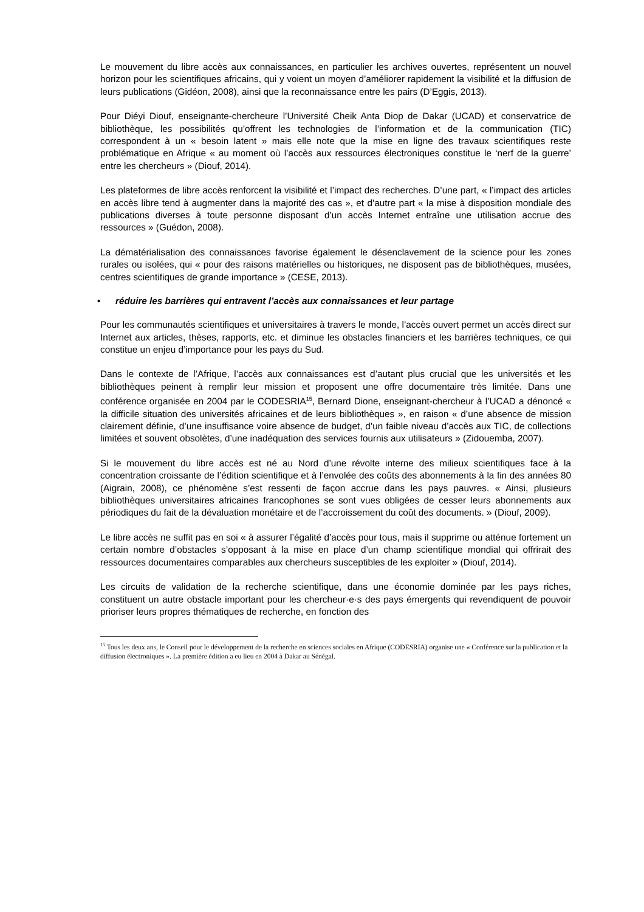Le mouvement du libre accès aux connaissances, en particulier les archives ouvertes, représentent un nouvel horizon pour les scientifiques africains, qui y voient un moyen d’améliorer rapidement la visibilité et la diffusion de leurs publications (Gidéon, 2008), ainsi que la reconnaissance entre les pairs (D’Eggis, 2013).
Pour Diéyi Diouf, enseignante-chercheure l’Université Cheik Anta Diop de Dakar (UCAD) et conservatrice de bibliothèque, les possibilités qu’offrent les technologies de l’information et de la communication (TIC) correspondent à un « besoin latent » mais elle note que la mise en ligne des travaux scientifiques reste problématique en Afrique « au moment où l’accès aux ressources électroniques constitue le ‘nerf de la guerre’ entre les chercheurs » (Diouf, 2014).
Les plateformes de libre accès renforcent la visibilité et l’impact des recherches. D’une part, « l’impact des articles en accès libre tend à augmenter dans la majorité des cas », et d’autre part « la mise à disposition mondiale des publications diverses à toute personne disposant d’un accès Internet entraîne une utilisation accrue des ressources » (Guédon, 2008).
La dématérialisation des connaissances favorise également le désenclavement de la science pour les zones rurales ou isolées, qui « pour des raisons matérielles ou historiques, ne disposent pas de bibliothèques, musées, centres scientifiques de grande importance » (CESE, 2013).
• réduire les barrières qui entravent l’accès aux connaissances et leur partage
Pour les communautés scientifiques et universitaires à travers le monde, l’accès ouvert permet un accès direct sur Internet aux articles, thèses, rapports, etc. et diminue les obstacles financiers et les barrières techniques, ce qui constitue un enjeu d’importance pour les pays du Sud.
Dans le contexte de l’Afrique, l’accès aux connaissances est d’autant plus crucial que les universités et les bibliothèques peinent à remplir leur mission et proposent une offre documentaire très limitée. Dans une conférence organisée en 2004 par le CODESRIA<sup>15</sup>, Bernard Dione, enseignant-chercheur à l’UCAD a dénoncé « la difficile situation des universités africaines et de leurs bibliothèques », en raison « d’une absence de mission clairement définie, d’une insuffisance voire absence de budget, d’un faible niveau d’accès aux TIC, de collections limitées et souvent obsolètes, d’une inadéquation des services fournis aux utilisateurs » (Zidouemba, 2007).
Si le mouvement du libre accès est né au Nord d’une révolte interne des milieux scientifiques face à la concentration croissante de l’édition scientifique et à l’envolée des coûts des abonnements à la fin des années 80 (Aigrain, 2008), ce phénomène s’est ressenti de façon accrue dans les pays pauvres. « Ainsi, plusieurs bibliothèques universitaires africaines francophones se sont vues obligées de cesser leurs abonnements aux périodiques du fait de la dévaluation monétaire et de l’accroissement du coût des documents. » (Diouf, 2009).
Le libre accès ne suffit pas en soi « à assurer l’égalité d’accès pour tous, mais il supprime ou atténue fortement un certain nombre d’obstacles s’opposant à la mise en place d’un champ scientifique mondial qui offrirait des ressources documentaires comparables aux chercheurs susceptibles de les exploiter » (Diouf, 2014).
Les circuits de validation de la recherche scientifique, dans une économie dominée par les pays riches, constituent un autre obstacle important pour les chercheur·e·s des pays émergents qui revendiquent de pouvoir prioriser leurs propres thématiques de recherche, en fonction des
<sup>15</sup> Tous les deux ans, le Conseil pour le développement de la recherche en sciences sociales en Afrique (CODESRIA) organise une « Conférence sur la publication et la diffusion électroniques ». La première édition a eu lieu en 2004 à Dakar au Sénégal.